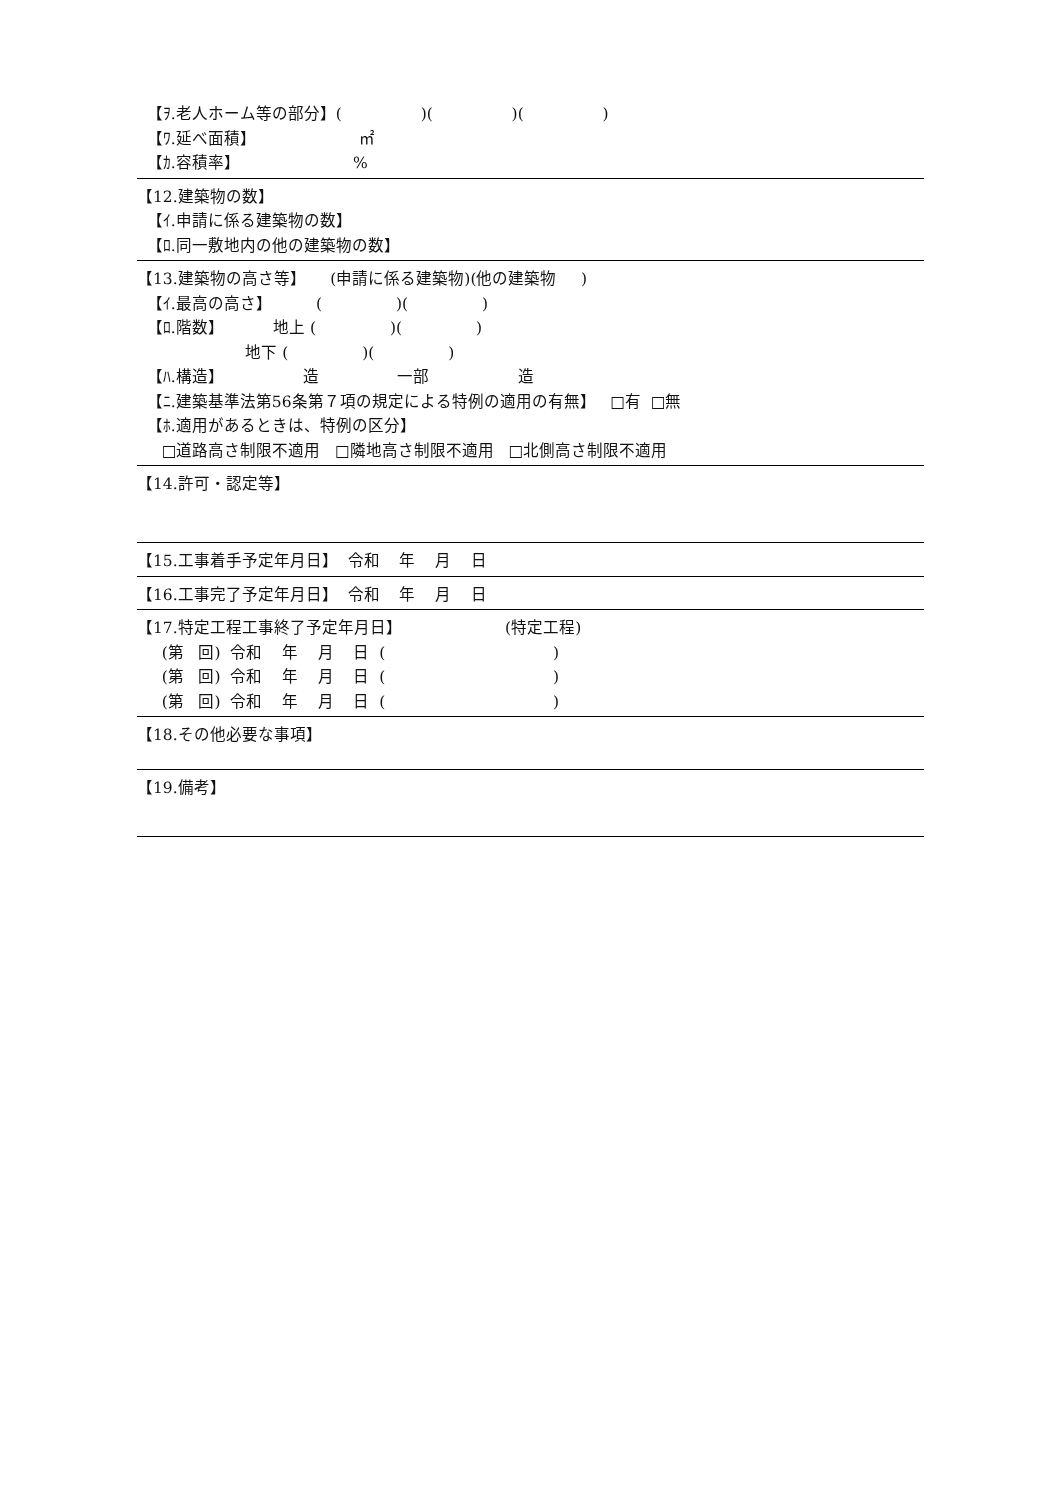【ｦ.老人ホーム等の部分】( )( )( )
【ﾜ.延べ面積】 ㎡
【ｶ.容積率】 %
【12.建築物の数】
【ｲ.申請に係る建築物の数】
【ﾛ.同一敷地内の他の建築物の数】
【13.建築物の高さ等】 (申請に係る建築物)(他の建築物 )
【ｲ.最高の高さ】 ( )( )
【ﾛ.階数】 地上 ( )( )
地下 ( )( )
【ﾊ.構造】 造 一部 造
【ﾆ.建築基準法第56条第７項の規定による特例の適用の有無】 □有 □無
【ﾎ.適用があるときは、特例の区分】
□道路高さ制限不適用 □隣地高さ制限不適用 □北側高さ制限不適用
【14.許可・認定等】
【15.工事着手予定年月日】 令和 年 月 日
【16.工事完了予定年月日】 令和 年 月 日
【17.特定工程工事終了予定年月日】 (特定工程)
(第 回) 令和 年 月 日 ( )
(第 回) 令和 年 月 日 ( )
(第 回) 令和 年 月 日 ( )
【18.その他必要な事項】
【19.備考】